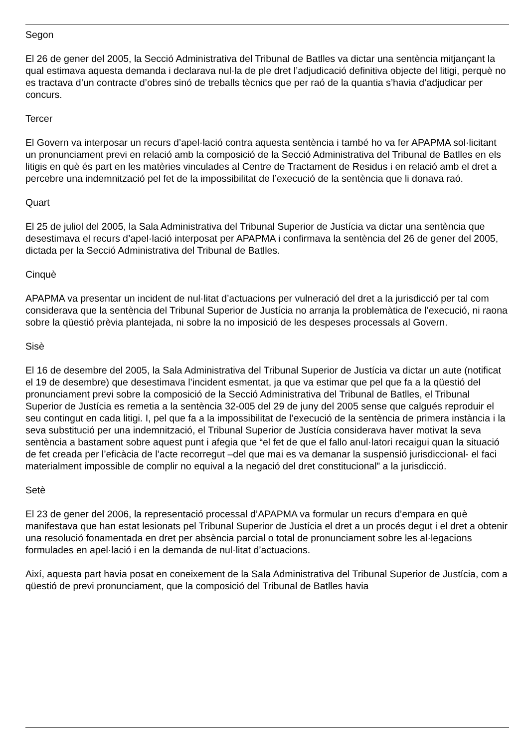Segon
El 26 de gener del 2005, la Secció Administrativa del Tribunal de Batlles va dictar una sentència mitjançant la qual estimava aquesta demanda i declarava nul·la de ple dret l’adjudicació definitiva objecte del litigi, perquè no es tractava d’un contracte d’obres sinó de treballs tècnics que per raó de la quantia s’havia d’adjudicar per concurs.
Tercer
El Govern va interposar un recurs d’apel·lació contra aquesta sentència i també ho va fer APAPMA sol·licitant un pronunciament previ en relació amb la composició de la Secció Administrativa del Tribunal de Batlles en els litigis en què és part en les matèries vinculades al Centre de Tractament de Residus i en relació amb el dret a percebre una indemnització pel fet de la impossibilitat de l’execució de la sentència que li donava raó.
Quart
El 25 de juliol del 2005, la Sala Administrativa del Tribunal Superior de Justícia va dictar una sentència que desestimava el recurs d’apel·lació interposat per APAPMA i confirmava la sentència del 26 de gener del 2005, dictada per la Secció Administrativa del Tribunal de Batlles.
Cinquè
APAPMA va presentar un incident de nul·litat d’actuacions per vulneració del dret a la jurisdicció per tal com considerava que la sentència del Tribunal Superior de Justícia no arranja la problemàtica de l’execució, ni raona sobre la qüestió prèvia plantejada, ni sobre la no imposició de les despeses processals al Govern.
Sisè
El 16 de desembre del 2005, la Sala Administrativa del Tribunal Superior de Justícia va dictar un aute (notificat el 19 de desembre) que desestimava l’incident esmentat, ja que va estimar que pel que fa a la qüestió del pronunciament previ sobre la composició de la Secció Administrativa del Tribunal de Batlles, el Tribunal Superior de Justícia es remetia a la sentència 32-005 del 29 de juny del 2005 sense que calgués reproduir el seu contingut en cada litigi. I, pel que fa a la impossibilitat de l’execució de la sentència de primera instància i la seva substitució per una indemnització, el Tribunal Superior de Justícia considerava haver motivat la seva sentència a bastament sobre aquest punt i afegia que “el fet de que el fallo anul·latori recaigui quan la situació de fet creada per l’eficàcia de l’acte recorregut –del que mai es va demanar la suspensió jurisdiccional- el faci materialment impossible de complir no equival a la negació del dret constitucional” a la jurisdicció.
Setè
El 23 de gener del 2006, la representació processal d’APAPMA va formular un recurs d’empara en què manifestava que han estat lesionats pel Tribunal Superior de Justícia el dret a un procés degut i el dret a obtenir una resolució fonamentada en dret per absència parcial o total de pronunciament sobre les al·legacions formulades en apel·lació i en la demanda de nul·litat d’actuacions.
Així, aquesta part havia posat en coneixement de la Sala Administrativa del Tribunal Superior de Justícia, com a qüestió de previ pronunciament, que la composició del Tribunal de Batlles havia